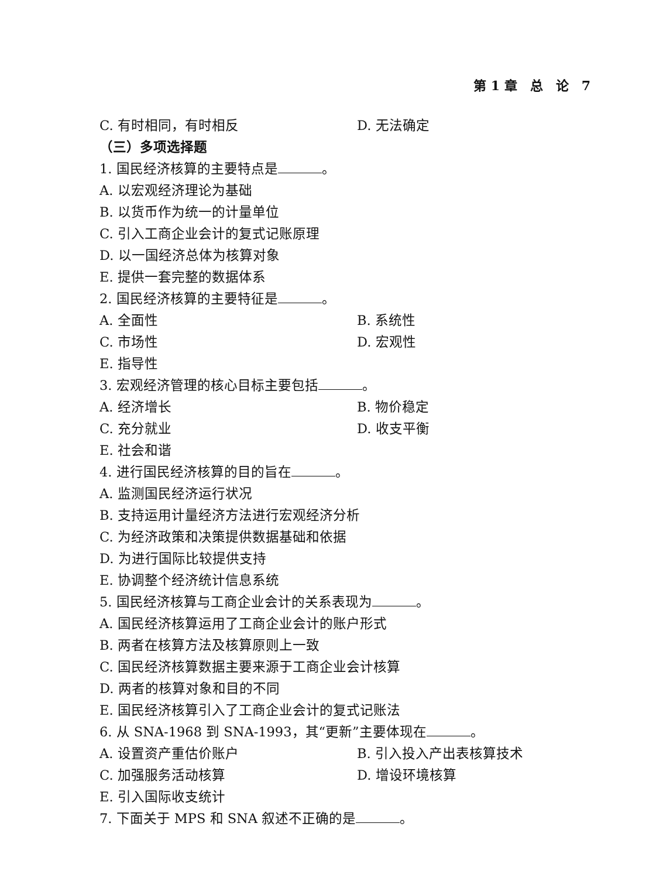第 1 章　总　论　7
C. 有时相同，有时相反 D. 无法确定
（三）多项选择题
1. 国民经济核算的主要特点是 。
A. 以宏观经济理论为基础
B. 以货币作为统一的计量单位
C. 引入工商企业会计的复式记账原理
D. 以一国经济总体为核算对象
E. 提供一套完整的数据体系
2. 国民经济核算的主要特征是 。
A. 全面性 B. 系统性
C. 市场性 D. 宏观性
E. 指导性
3. 宏观经济管理的核心目标主要包括 。
A. 经济增长 B. 物价稳定
C. 充分就业 D. 收支平衡
E. 社会和谐
4. 进行国民经济核算的目的旨在 。
A. 监测国民经济运行状况
B. 支持运用计量经济方法进行宏观经济分析
C. 为经济政策和决策提供数据基础和依据
D. 为进行国际比较提供支持
E. 协调整个经济统计信息系统
5. 国民经济核算与工商企业会计的关系表现为 。
A. 国民经济核算运用了工商企业会计的账户形式
B. 两者在核算方法及核算原则上一致
C. 国民经济核算数据主要来源于工商企业会计核算
D. 两者的核算对象和目的不同
E. 国民经济核算引入了工商企业会计的复式记账法
6. 从 SNA-1968 到 SNA-1993，其“更新”主要体现在 。
A. 设置资产重估价账户 B. 引入投入产出表核算技术
C. 加强服务活动核算 D. 增设环境核算
E. 引入国际收支统计
7. 下面关于 MPS 和 SNA 叙述不正确的是 。